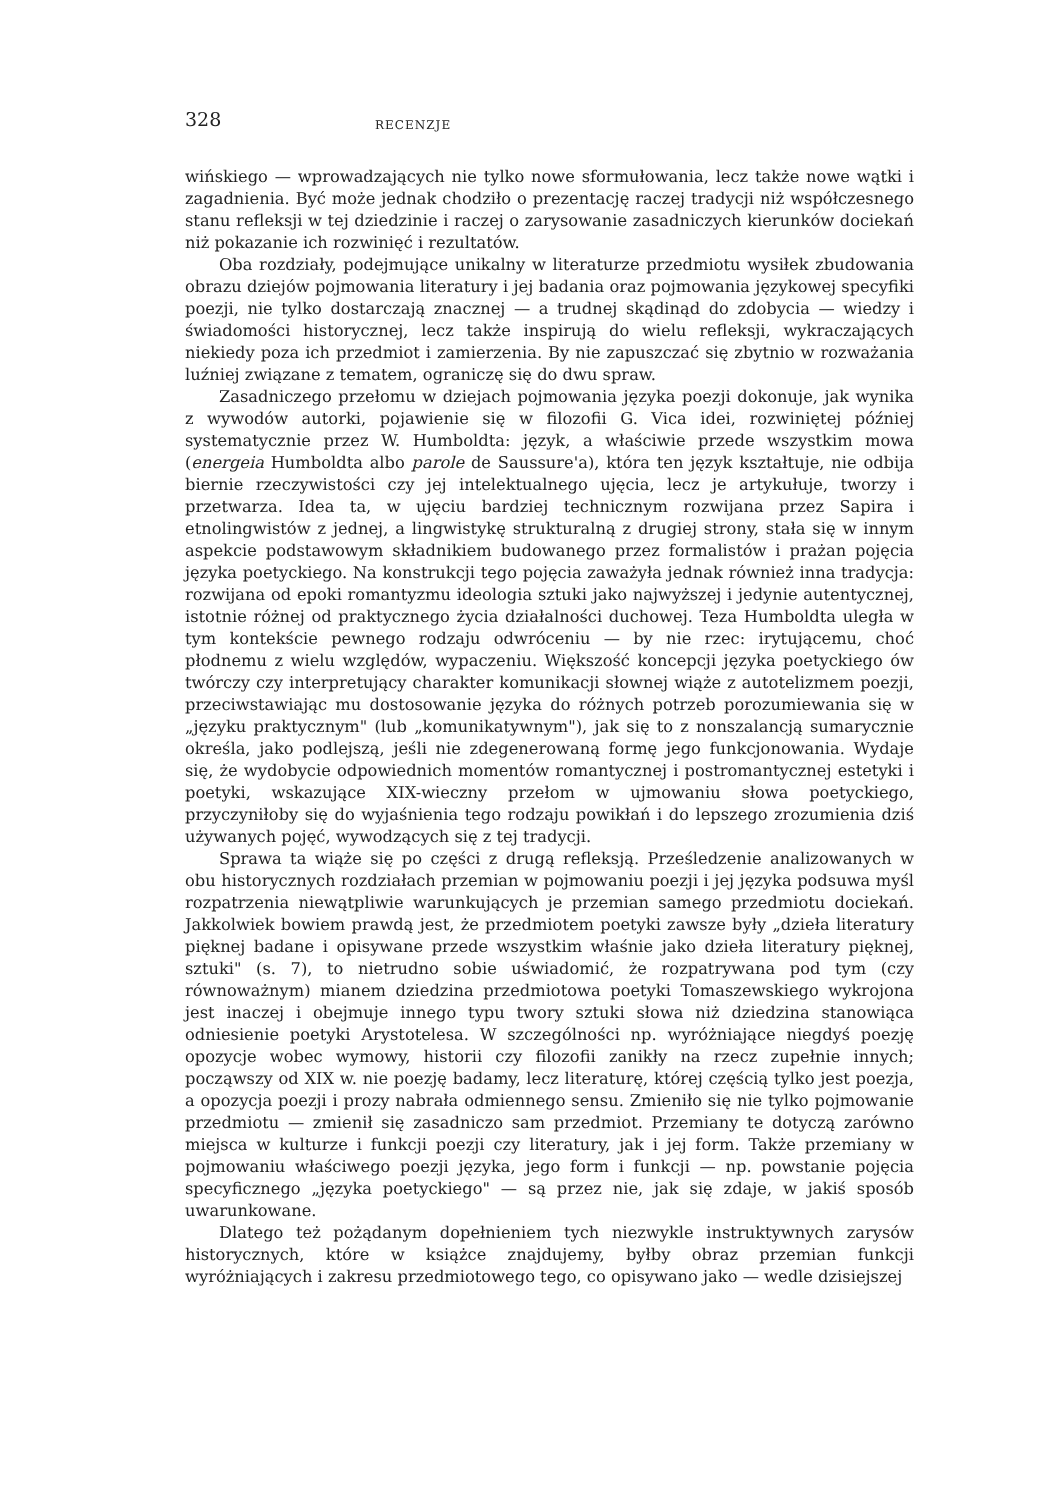328 RECENZJE
wińskiego — wprowadzających nie tylko nowe sformułowania, lecz także nowe wątki i zagadnienia. Być może jednak chodziło o prezentację raczej tradycji niż współczesnego stanu refleksji w tej dziedzinie i raczej o zarysowanie zasadniczych kierunków dociekań niż pokazanie ich rozwinięć i rezultatów.
Oba rozdziały, podejmujące unikalny w literaturze przedmiotu wysiłek zbudowania obrazu dziejów pojmowania literatury i jej badania oraz pojmowania językowej specyfiki poezji, nie tylko dostarczają znacznej — a trudnej skądinąd do zdobycia — wiedzy i świadomości historycznej, lecz także inspirują do wielu refleksji, wykraczających niekiedy poza ich przedmiot i zamierzenia. By nie zapuszczać się zbytnio w rozważania luźniej związane z tematem, ograniczę się do dwu spraw.
Zasadniczego przełomu w dziejach pojmowania języka poezji dokonuje, jak wynika z wywodów autorki, pojawienie się w filozofii G. Vica idei, rozwiniętej później systematycznie przez W. Humboldta: język, a właściwie przede wszystkim mowa (energeia Humboldta albo parole de Saussure'a), która ten język kształtuje, nie odbija biernie rzeczywistości czy jej intelektualnego ujęcia, lecz je artykułuje, tworzy i przetwarza. Idea ta, w ujęciu bardziej technicznym rozwijana przez Sapira i etnolingwistów z jednej, a lingwistykę strukturalną z drugiej strony, stała się w innym aspekcie podstawowym składnikiem budowanego przez formalistów i prażan pojęcia języka poetyckiego. Na konstrukcji tego pojęcia zaważyła jednak również inna tradycja: rozwijana od epoki romantyzmu ideologia sztuki jako najwyższej i jedynie autentycznej, istotnie różnej od praktycznego życia działalności duchowej. Teza Humboldta uległa w tym kontekście pewnego rodzaju odwróceniu — by nie rzec: irytującemu, choć płodnemu z wielu względów, wypaczeniu. Większość koncepcji języka poetyckiego ów twórczy czy interpretujący charakter komunikacji słownej wiąże z autotelizmem poezji, przeciwstawiając mu dostosowanie języka do różnych potrzeb porozumiewania się w „języku praktycznym" (lub „komunikatywnym"), jak się to z nonszalancją sumarycznie określa, jako podlejszą, jeśli nie zdegenerowaną formę jego funkcjonowania. Wydaje się, że wydobycie odpowiednich momentów romantycznej i postromantycznej estetyki i poetyki, wskazujące XIX-wieczny przełom w ujmowaniu słowa poetyckiego, przyczyniłoby się do wyjaśnienia tego rodzaju powikłań i do lepszego zrozumienia dziś używanych pojęć, wywodzących się z tej tradycji.
Sprawa ta wiąże się po części z drugą refleksją. Prześledzenie analizowanych w obu historycznych rozdziałach przemian w pojmowaniu poezji i jej języka podsuwa myśl rozpatrzenia niewątpliwie warunkujących je przemian samego przedmiotu dociekań. Jakkolwiek bowiem prawdą jest, że przedmiotem poetyki zawsze były „dzieła literatury pięknej badane i opisywane przede wszystkim właśnie jako dzieła literatury pięknej, sztuki" (s. 7), to nietrudno sobie uświadomić, że rozpatrywana pod tym (czy równoważnym) mianem dziedzina przedmiotowa poetyki Tomaszewskiego wykrojona jest inaczej i obejmuje innego typu twory sztuki słowa niż dziedzina stanowiąca odniesienie poetyki Arystotelesa. W szczególności np. wyróżniające niegdyś poezję opozycje wobec wymowy, historii czy filozofii zanikły na rzecz zupełnie innych; począwszy od XIX w. nie poezję badamy, lecz literaturę, której częścią tylko jest poezja, a opozycja poezji i prozy nabrała odmiennego sensu. Zmieniło się nie tylko pojmowanie przedmiotu — zmienił się zasadniczo sam przedmiot. Przemiany te dotyczą zarówno miejsca w kulturze i funkcji poezji czy literatury, jak i jej form. Także przemiany w pojmowaniu właściwego poezji języka, jego form i funkcji — np. powstanie pojęcia specyficznego „języka poetyckiego" — są przez nie, jak się zdaje, w jakiś sposób uwarunkowane.
Dlatego też pożądanym dopełnieniem tych niezwykle instruktywnych zarysów historycznych, które w książce znajdujemy, byłby obraz przemian funkcji wyróżniających i zakresu przedmiotowego tego, co opisywano jako — wedle dzisiejszej